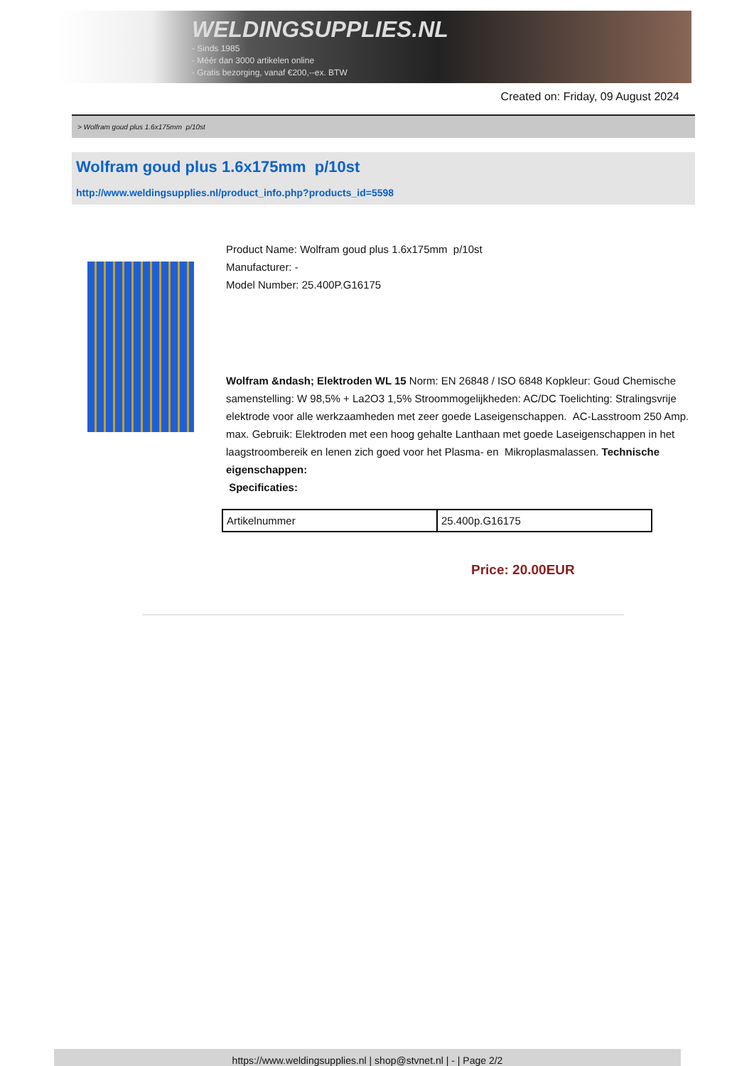WELDINGSUPPLIES.NL
- Sinds 1985
- Méér dan 3000 artikelen online
- Gratis bezorging, vanaf €200,--ex. BTW
Created on: Friday, 09 August 2024
> Wolfram goud plus 1.6x175mm p/10st
Wolfram goud plus 1.6x175mm p/10st
http://www.weldingsupplies.nl/product_info.php?products_id=5598
Product Name: Wolfram goud plus 1.6x175mm p/10st
Manufacturer: -
Model Number: 25.400P.G16175
Wolfram &ndash; Elektroden WL 15 Norm: EN 26848 / ISO 6848 Kopkleur: Goud Chemische samenstelling: W 98,5% + La2O3 1,5% Stroommogelijkheden: AC/DC Toelichting: Stralingsvrije elektrode voor alle werkzaamheden met zeer goede Laseigenschappen. AC-Lasstroom 250 Amp. max. Gebruik: Elektroden met een hoog gehalte Lanthaan met goede Laseigenschappen in het laagstroombereik en lenen zich goed voor het Plasma- en Mikroplasmalassen. Technische eigenschappen:
Specificaties:
| Artikelnummer | 25.400p.G16175 |
Price: 20.00EUR
https://www.weldingsupplies.nl | shop@stvnet.nl | - | Page 2/2